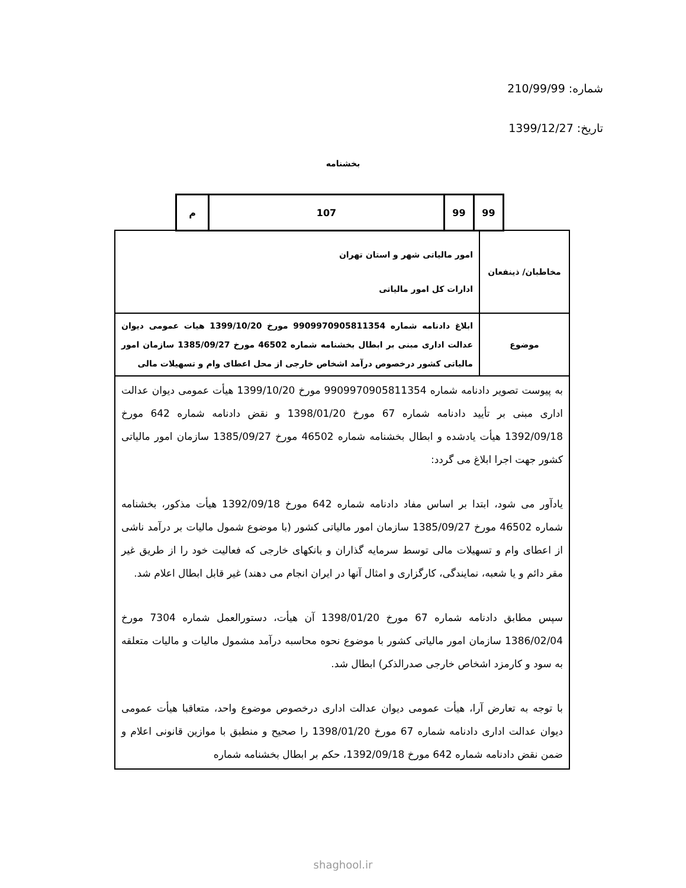شماره: 210/99/99
تاریخ: 1399/12/27
بخشنامه
| م | 107 | 99 | 99 |
| مخاطبان/ ذینفعان | امور مالیاتی شهر و استان تهران ادارات کل امور مالیاتی |
| موضوع | ابلاغ دادنامه شماره 9909970905811354 مورخ 1399/10/20 هیات عمومی دیوان عدالت اداری مبنی بر ابطال بخشنامه شماره 46502 مورخ 1385/09/27 سازمان امور مالیاتی کشور درخصوص درآمد اشخاص خارجی از محل اعطای وام و تسهیلات مالی |
| به پیوست تصویر دادنامه شماره 9909970905811354 مورخ 1399/10/20 هیأت عمومی دیوان عدالت اداری مبنی بر تأیید دادنامه شماره 67 مورخ 1398/01/20 و نقض دادنامه شماره 642 مورخ 1392/09/18 هیأت یادشده و ابطال بخشنامه شماره 46502 مورخ 1385/09/27 سازمان امور مالیاتی کشور جهت اجرا ابلاغ می گردد: یادآور می شود، ابتدا بر اساس مفاد دادنامه شماره 642 مورخ 1392/09/18 هیأت مذکور، بخشنامه شماره 46502 مورخ 1385/09/27 سازمان امور مالیاتی کشور (با موضوع شمول مالیات بر درآمد ناشی از اعطای وام و تسهیلات مالی توسط سرمایه گذاران و بانکهای خارجی که فعالیت خود را از طریق غیر مقر دائم و یا شعبه، نمایندگی، کارگزاری و امثال آنها در ایران انجام می دهند) غیر قابل ابطال اعلام شد. سپس مطابق دادنامه شماره 67 مورخ 1398/01/20 آن هیأت، دستورالعمل شماره 7304 مورخ 1386/02/04 سازمان امور مالیاتی کشور با موضوع نحوه محاسبه درآمد مشمول مالیات و مالیات متعلقه به سود و کارمزد اشخاص خارجی صدرالذکر) ابطال شد. با توجه به تعارض آرا، هیأت عمومی دیوان عدالت اداری درخصوص موضوع واحد، متعاقبا هیأت عمومی دیوان عدالت اداری دادنامه شماره 67 مورخ 1398/01/20 را صحیح و منطبق با موازین قانونی اعلام و ضمن نقض دادنامه شماره 642 مورخ 1392/09/18، حکم بر ابطال بخشنامه شماره | |
shaghool.ir